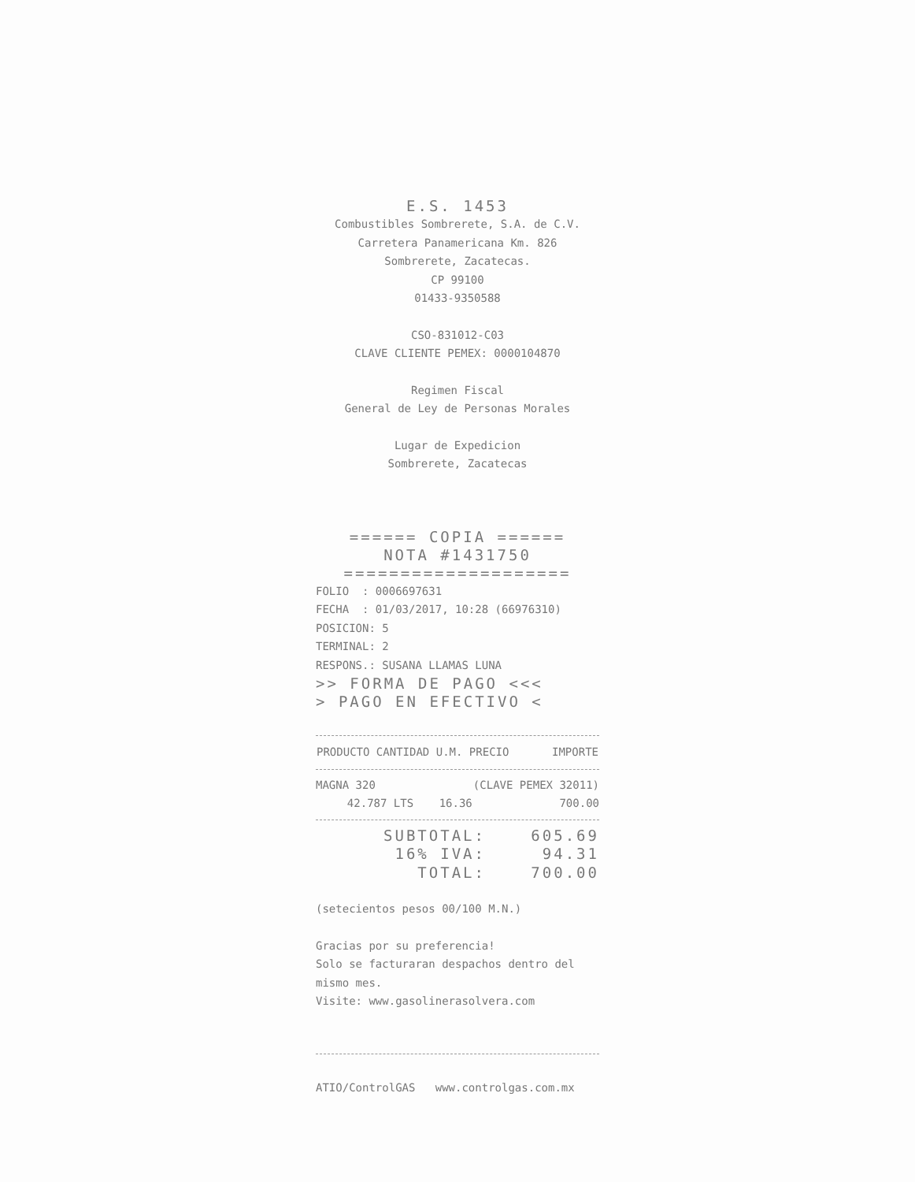E.S. 1453
Combustibles Sombrerete, S.A. de C.V.
Carretera Panamericana Km. 826
Sombrerete, Zacatecas.
CP 99100
01433-9350588
CSO-831012-C03
CLAVE CLIENTE PEMEX: 0000104870
Regimen Fiscal
General de Ley de Personas Morales
Lugar de Expedicion
Sombrerete, Zacatecas
====== COPIA ======
NOTA #1431750
====================
FOLIO : 0006697631
FECHA : 01/03/2017, 10:28 (66976310)
POSICION: 5
TERMINAL: 2
RESPONS.: SUSANA LLAMAS LUNA
>> FORMA DE PAGO <<<
> PAGO EN EFECTIVO <
| PRODUCTO CANTIDAD U.M. PRECIO | IMPORTE |
| --- | --- |
| MAGNA 320 | (CLAVE PEMEX 32011) | |
| 42.787 LTS | 16.36 | 700.00 |
| SUBTOTAL: | 605.69 |
| 16% IVA: | 94.31 |
| TOTAL: | 700.00 |
(setecientos pesos 00/100 M.N.)
Gracias por su preferencia!
Solo se facturaran despachos dentro del mismo mes.
Visite: www.gasolinerasolvera.com
ATIO/ControlGAS www.controlgas.com.mx